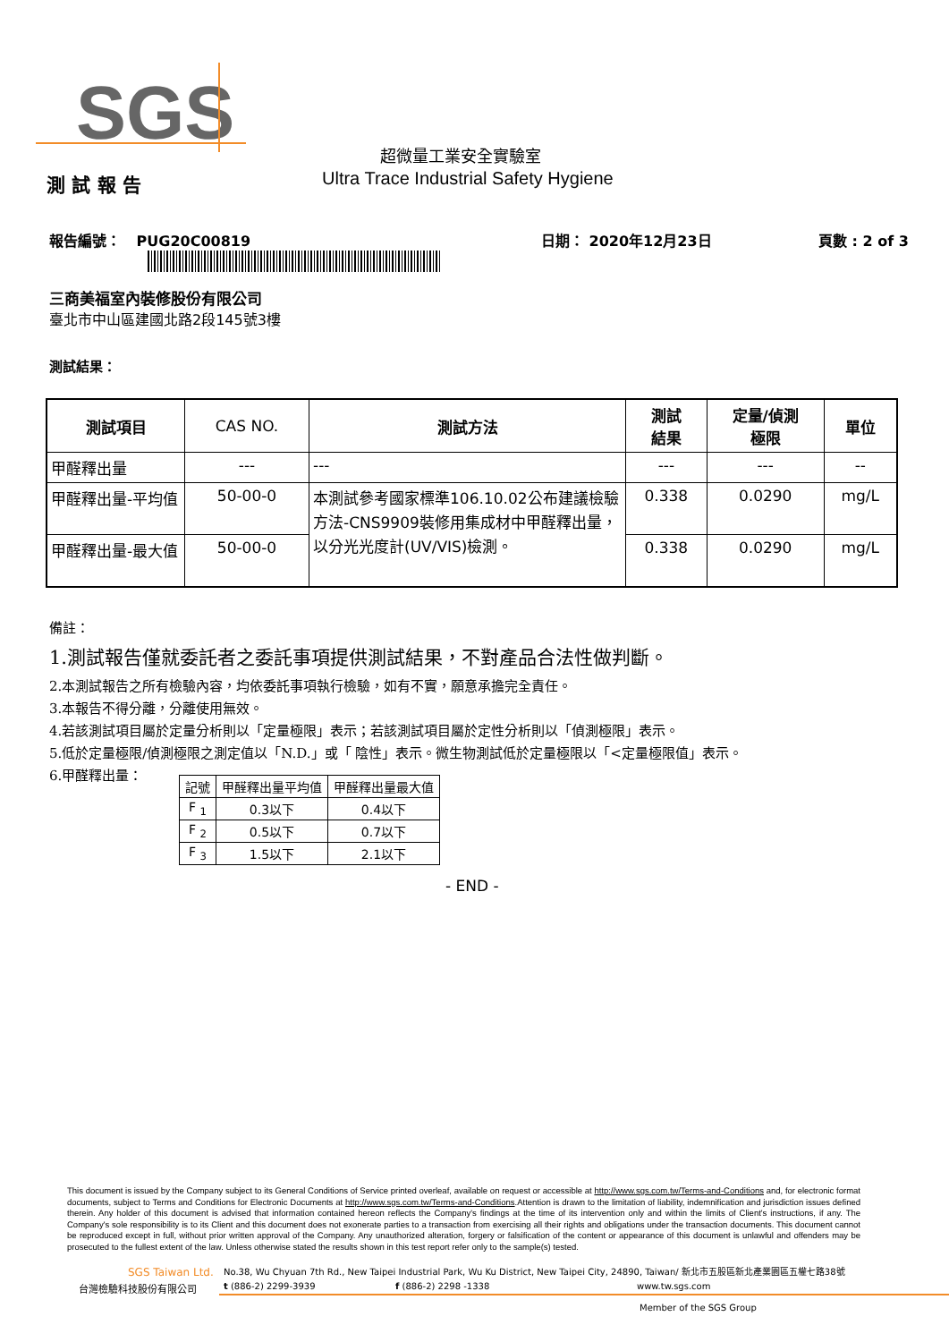SGS
超微量工業安全實驗室
測 試 報 告
Ultra Trace Industrial Safety Hygiene
報告編號： PUG20C00819 日期： 2020年12月23日 頁數 : 2 of 3
三商美福室內裝修股份有限公司
臺北市中山區建國北路2段145號3樓
測試結果：
| 測試項目 | CAS NO. | 測試方法 | 測試 結果 | 定量/偵測 極限 | 單位 |
| 甲醛釋出量 | --- | --- | --- | --- | -- |
| 甲醛釋出量-平均值 | 50-00-0 | 本測試參考國家標準106.10.02公布建議檢驗方法-CNS9909裝修用集成材中甲醛釋出量，以分光光度計(UV/VIS)檢測。 | 0.338 | 0.0290 | mg/L |
| 甲醛釋出量-最大值 | 50-00-0 | | 0.338 | 0.0290 | mg/L |
備註：
1.測試報告僅就委託者之委託事項提供測試結果，不對產品合法性做判斷。
2.本測試報告之所有檢驗內容，均依委託事項執行檢驗，如有不實，願意承擔完全責任。
3.本報告不得分離，分離使用無效。
4.若該測試項目屬於定量分析則以「定量極限」表示；若該測試項目屬於定性分析則以「偵測極限」表示。
5.低於定量極限/偵測極限之測定值以「N.D.」或「 陰性」表示。微生物測試低於定量極限以「<定量極限值」表示。
6.甲醛釋出量：
| 記號 | 甲醛釋出量平均值 | 甲醛釋出量最大值 |
| F <sub>1</sub> | 0.3以下 | 0.4以下 |
| F <sub>2</sub> | 0.5以下 | 0.7以下 |
| F <sub>3</sub> | 1.5以下 | 2.1以下 |
- END -
This document is issued by the Company subject to its General Conditions of Service printed overleaf, available on request or accessible at http://www.sgs.com.tw/Terms-and-Conditions and, for electronic format documents, subject to Terms and Conditions for Electronic Documents at http://www.sgs.com.tw/Terms-and-Conditions.Attention is drawn to the limitation of liability, indemnification and jurisdiction issues defined therein. Any holder of this document is advised that information contained hereon reflects the Company's findings at the time of its intervention only and within the limits of Client's instructions, if any. The Company's sole responsibility is to its Client and this document does not exonerate parties to a transaction from exercising all their rights and obligations under the transaction documents. This document cannot be reproduced except in full, without prior written approval of the Company. Any unauthorized alteration, forgery or falsification of the content or appearance of this document is unlawful and offenders may be prosecuted to the fullest extent of the law. Unless otherwise stated the results shown in this test report refer only to the sample(s) tested.
SGS Taiwan Ltd.
No.38, Wu Chyuan 7th Rd., New Taipei Industrial Park, Wu Ku District, New Taipei City, 24890, Taiwan/ 新北市五股區新北產業園區五權七路38號
台灣檢驗科技股份有限公司 t (886-2) 2299-3939 f (886-2) 2298 -1338 www.tw.sgs.com
Member of the SGS Group